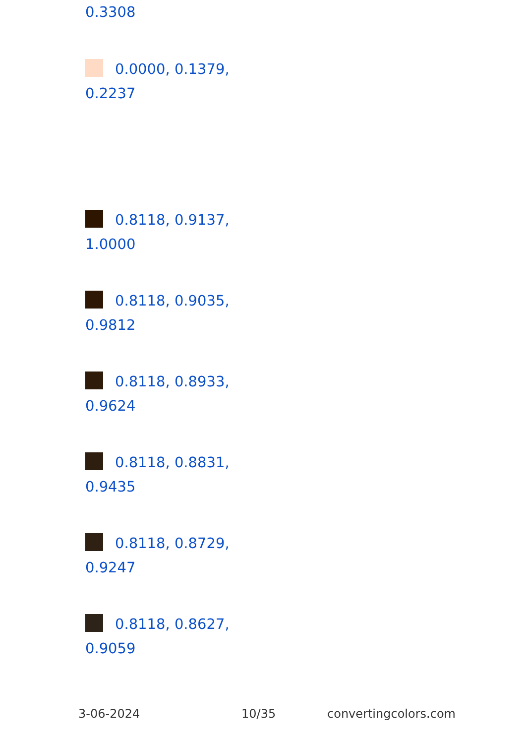0.3308
0.0000, 0.1379, 0.2237
0.8118, 0.9137, 1.0000
0.8118, 0.9035, 0.9812
0.8118, 0.8933, 0.9624
0.8118, 0.8831, 0.9435
0.8118, 0.8729, 0.9247
0.8118, 0.8627, 0.9059
3-06-2024 10/35 convertingcolors.com